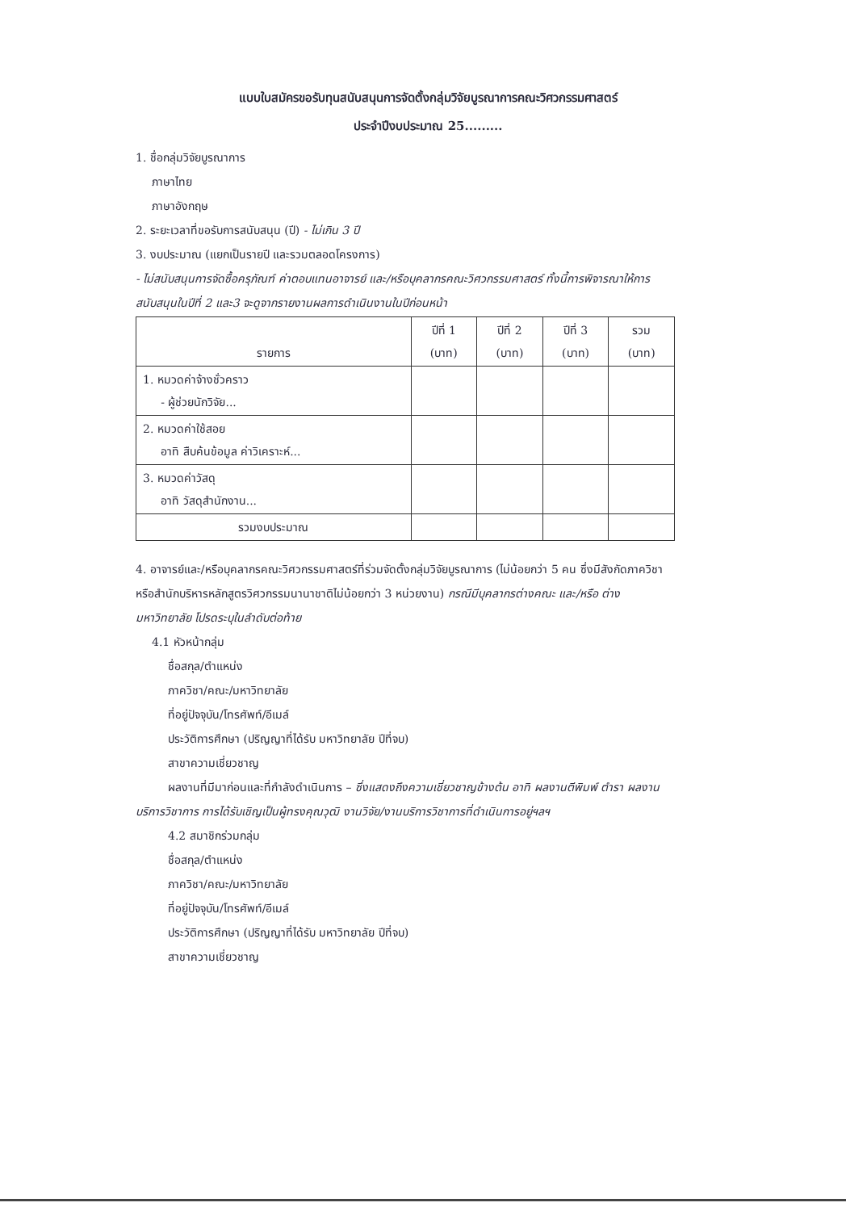แบบใบสมัครขอรับทุนสนับสนุนการจัดตั้งกลุ่มวิจัยบูรณาการคณะวิศวกรรมศาสตร์
ประจำปีงบประมาณ 25.........
1. ชื่อกลุ่มวิจัยบูรณาการ
ภาษาไทย
ภาษาอังกฤษ
2. ระยะเวลาที่ขอรับการสนับสนุน (ปี) - ไม่เกิน 3 ปี
3. งบประมาณ (แยกเป็นรายปี และรวมตลอดโครงการ)
- ไม่สนับสนุนการจัดซื้อครุภัณฑ์ ค่าตอบแทนอาจารย์ และ/หรือบุคลากรคณะวิศวกรรมศาสตร์ ทั้งนี้การพิจารณาให้การสนับสนุนในปีที่ 2 และ3 จะดูจากรายงานผลการดำเนินงานในปีก่อนหน้า
| รายการ | ปีที่ 1 (บาท) | ปีที่ 2 (บาท) | ปีที่ 3 (บาท) | รวม (บาท) |
| --- | --- | --- | --- | --- |
| 1. หมวดค่าจ้างชั่วคราว - ผู้ช่วยนักวิจัย... | | | | |
| 2. หมวดค่าใช้สอย อาทิ สืบค้นข้อมูล ค่าวิเคราะห์... | | | | |
| 3. หมวดค่าวัสดุ อาทิ วัสดุสำนักงาน... | | | | |
| รวมงบประมาณ | | | | |
4. อาจารย์และ/หรือบุคลากรคณะวิศวกรรมศาสตร์ที่ร่วมจัดตั้งกลุ่มวิจัยบูรณาการ (ไม่น้อยกว่า 5 คน ซึ่งมีสังกัดภาควิชาหรือสำนักบริหารหลักสูตรวิศวกรรมนานาชาติไม่น้อยกว่า 3 หน่วยงาน) กรณีมีบุคลากรต่างคณะ และ/หรือ ต่างมหาวิทยาลัย โปรดระบุในลำดับต่อท้าย
4.1 หัวหน้ากลุ่ม
ชื่อสกุล/ตำแหน่ง
ภาควิชา/คณะ/มหาวิทยาลัย
ที่อยู่ปัจจุบัน/โทรศัพท์/อีเมล์
ประวัติการศึกษา (ปริญญาที่ได้รับ มหาวิทยาลัย ปีที่จบ)
สาขาความเชี่ยวชาญ
ผลงานที่มีมาก่อนและที่กำลังดำเนินการ – ซึ่งแสดงถึงความเชี่ยวชาญข้างต้น อาทิ ผลงานตีพิมพ์ ตำรา ผลงานบริการวิชาการ การได้รับเชิญเป็นผู้ทรงคุณวุฒิ งานวิจัย/งานบริการวิชาการที่ดำเนินการอยู่ฯลฯ
4.2 สมาชิกร่วมกลุ่ม
ชื่อสกุล/ตำแหน่ง
ภาควิชา/คณะ/มหาวิทยาลัย
ที่อยู่ปัจจุบัน/โทรศัพท์/อีเมล์
ประวัติการศึกษา (ปริญญาที่ได้รับ มหาวิทยาลัย ปีที่จบ)
สาขาความเชี่ยวชาญ